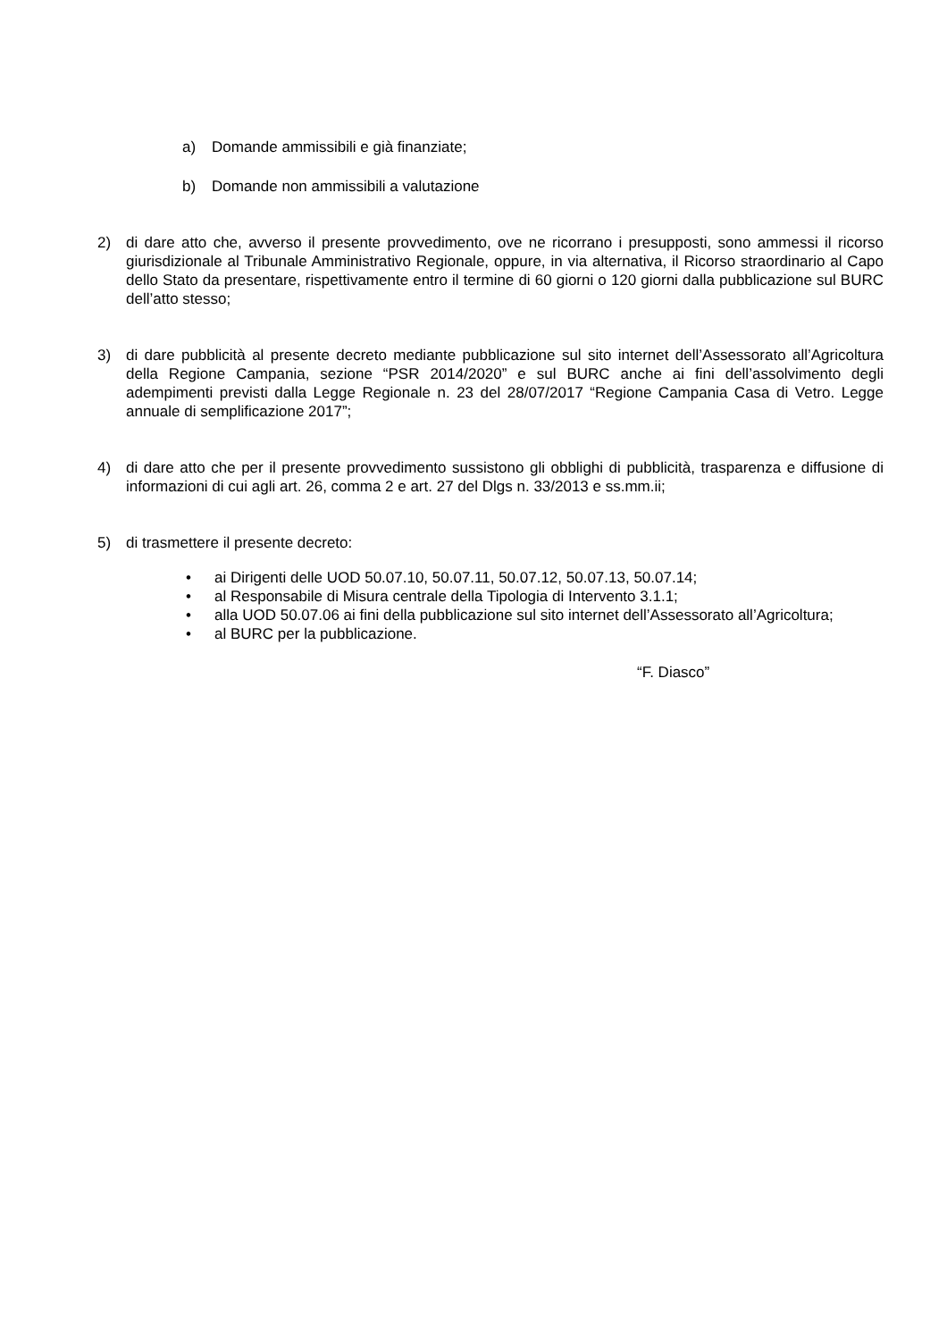a) Domande ammissibili e già finanziate;
b) Domande non ammissibili a valutazione
2) di dare atto che, avverso il presente provvedimento, ove ne ricorrano i presupposti, sono ammessi il ricorso giurisdizionale al Tribunale Amministrativo Regionale, oppure, in via alternativa, il Ricorso straordinario al Capo dello Stato da presentare, rispettivamente entro il termine di 60 giorni o 120 giorni dalla pubblicazione sul BURC dell’atto stesso;
3) di dare pubblicità al presente decreto mediante pubblicazione sul sito internet dell’Assessorato all’Agricoltura della Regione Campania, sezione “PSR 2014/2020” e sul BURC anche ai fini dell’assolvimento degli adempimenti previsti dalla Legge Regionale n. 23 del 28/07/2017 “Regione Campania Casa di Vetro. Legge annuale di semplificazione 2017”;
4) di dare atto che per il presente provvedimento sussistono gli obblighi di pubblicità, trasparenza e diffusione di informazioni di cui agli art. 26, comma 2 e art. 27 del Dlgs n. 33/2013 e ss.mm.ii;
5) di trasmettere il presente decreto:
• ai Dirigenti delle UOD 50.07.10, 50.07.11, 50.07.12, 50.07.13, 50.07.14;
• al Responsabile di Misura centrale della Tipologia di Intervento 3.1.1;
• alla UOD 50.07.06 ai fini della pubblicazione sul sito internet dell’Assessorato all’Agricoltura;
• al BURC per la pubblicazione.
“F. Diasco”